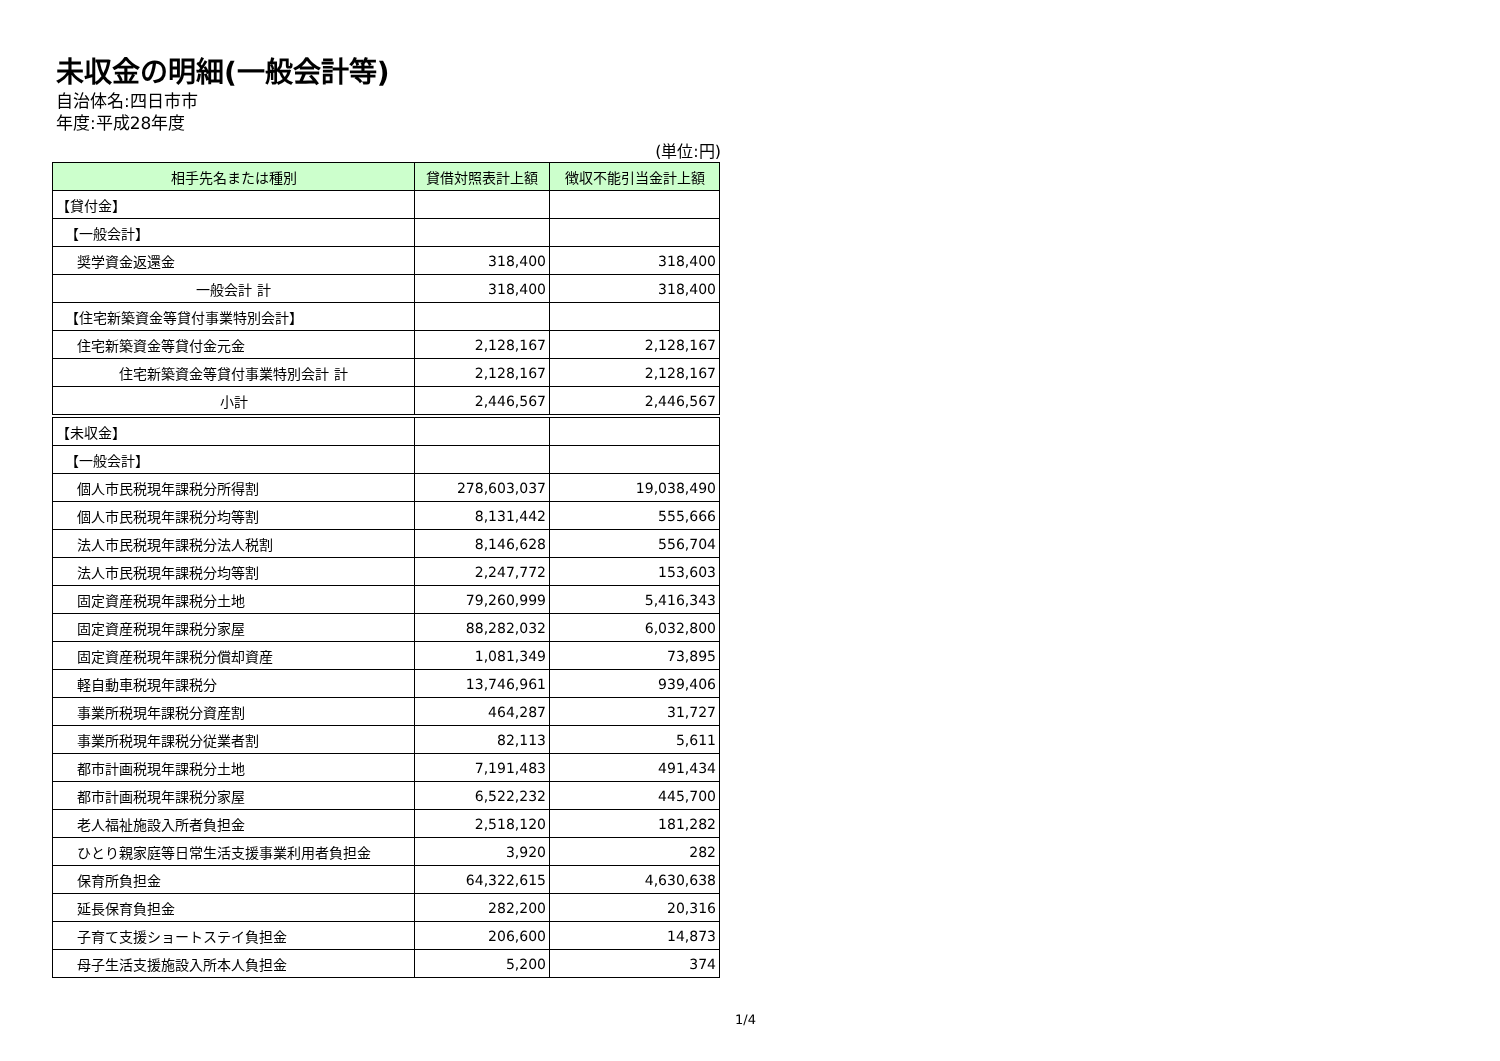未収金の明細(一般会計等)
自治体名:四日市市
年度:平成28年度
(単位:円)
| 相手先名または種別 | 貸借対照表計上額 | 徴収不能引当金計上額 |
| --- | --- | --- |
| 【貸付金】 | | |
| 【一般会計】 | | |
| 奨学資金返還金 | 318,400 | 318,400 |
| 一般会計 計 | 318,400 | 318,400 |
| 【住宅新築資金等貸付事業特別会計】 | | |
| 住宅新築資金等貸付金元金 | 2,128,167 | 2,128,167 |
| 住宅新築資金等貸付事業特別会計 計 | 2,128,167 | 2,128,167 |
| 小計 | 2,446,567 | 2,446,567 |
| 【未収金】 | | |
| 【一般会計】 | | |
| 個人市民税現年課税分所得割 | 278,603,037 | 19,038,490 |
| 個人市民税現年課税分均等割 | 8,131,442 | 555,666 |
| 法人市民税現年課税分法人税割 | 8,146,628 | 556,704 |
| 法人市民税現年課税分均等割 | 2,247,772 | 153,603 |
| 固定資産税現年課税分土地 | 79,260,999 | 5,416,343 |
| 固定資産税現年課税分家屋 | 88,282,032 | 6,032,800 |
| 固定資産税現年課税分償却資産 | 1,081,349 | 73,895 |
| 軽自動車税現年課税分 | 13,746,961 | 939,406 |
| 事業所税現年課税分資産割 | 464,287 | 31,727 |
| 事業所税現年課税分従業者割 | 82,113 | 5,611 |
| 都市計画税現年課税分土地 | 7,191,483 | 491,434 |
| 都市計画税現年課税分家屋 | 6,522,232 | 445,700 |
| 老人福祉施設入所者負担金 | 2,518,120 | 181,282 |
| ひとり親家庭等日常生活支援事業利用者負担金 | 3,920 | 282 |
| 保育所負担金 | 64,322,615 | 4,630,638 |
| 延長保育負担金 | 282,200 | 20,316 |
| 子育て支援ショートステイ負担金 | 206,600 | 14,873 |
| 母子生活支援施設入所本人負担金 | 5,200 | 374 |
1/4